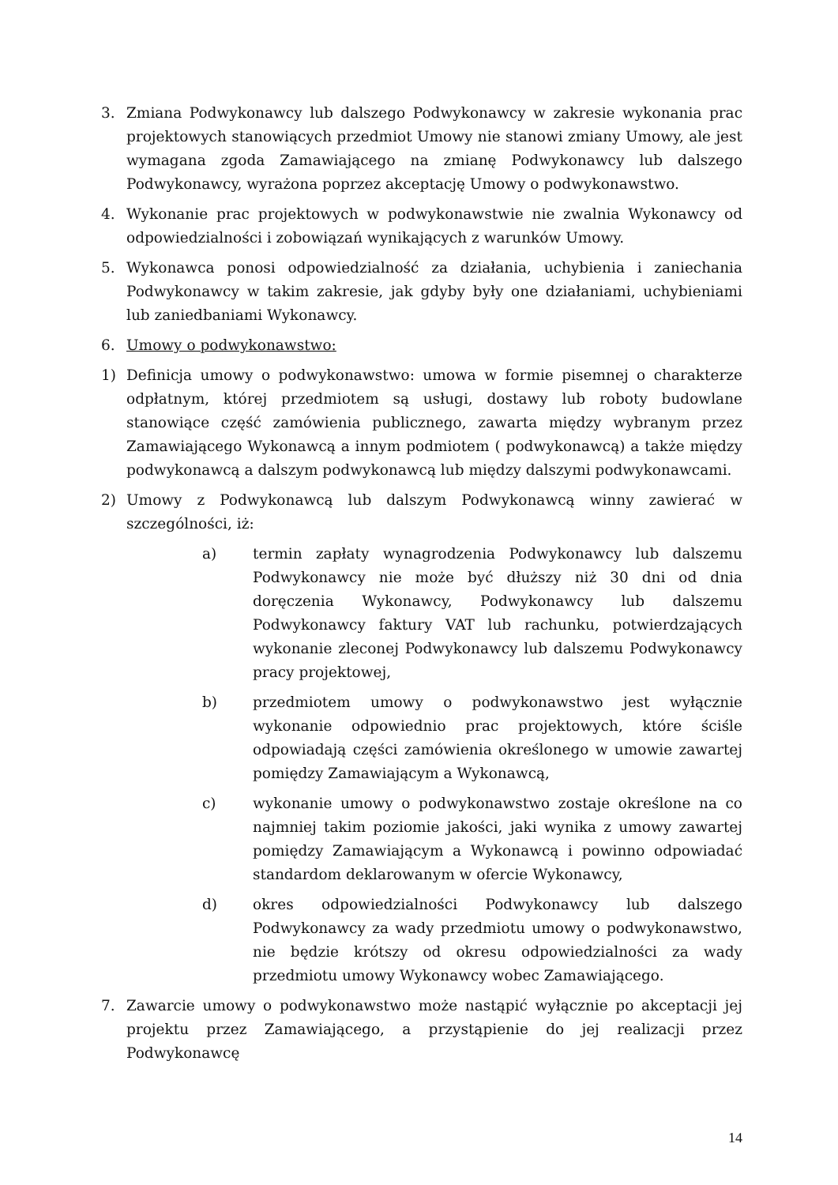3. Zmiana Podwykonawcy lub dalszego Podwykonawcy w zakresie wykonania prac projektowych stanowiących przedmiot Umowy nie stanowi zmiany Umowy, ale jest wymagana zgoda Zamawiającego na zmianę Podwykonawcy lub dalszego Podwykonawcy, wyrażona poprzez akceptację Umowy o podwykonawstwo.
4. Wykonanie prac projektowych w podwykonawstwie nie zwalnia Wykonawcy od odpowiedzialności i zobowiązań wynikających z warunków Umowy.
5. Wykonawca ponosi odpowiedzialność za działania, uchybienia i zaniechania Podwykonawcy w takim zakresie, jak gdyby były one działaniami, uchybieniami lub zaniedbaniami Wykonawcy.
6. Umowy o podwykonawstwo:
1) Definicja umowy o podwykonawstwo: umowa w formie pisemnej o charakterze odpłatnym, której przedmiotem są usługi, dostawy lub roboty budowlane stanowiące część zamówienia publicznego, zawarta między wybranym przez Zamawiającego Wykonawcą a innym podmiotem ( podwykonawcą) a także między podwykonawcą a dalszym podwykonawcą lub między dalszymi podwykonawcami.
2) Umowy z Podwykonawcą lub dalszym Podwykonawcą winny zawierać w szczególności, iż:
a) termin zapłaty wynagrodzenia Podwykonawcy lub dalszemu Podwykonawcy nie może być dłuższy niż 30 dni od dnia doręczenia Wykonawcy, Podwykonawcy lub dalszemu Podwykonawcy faktury VAT lub rachunku, potwierdzających wykonanie zleconej Podwykonawcy lub dalszemu Podwykonawcy pracy projektowej,
b) przedmiotem umowy o podwykonawstwo jest wyłącznie wykonanie odpowiednio prac projektowych, które ściśle odpowiadają części zamówienia określonego w umowie zawartej pomiędzy Zamawiającym a Wykonawcą,
c) wykonanie umowy o podwykonawstwo zostaje określone na co najmniej takim poziomie jakości, jaki wynika z umowy zawartej pomiędzy Zamawiającym a Wykonawcą i powinno odpowiadać standardom deklarowanym w ofercie Wykonawcy,
d) okres odpowiedzialności Podwykonawcy lub dalszego Podwykonawcy za wady przedmiotu umowy o podwykonawstwo, nie będzie krótszy od okresu odpowiedzialności za wady przedmiotu umowy Wykonawcy wobec Zamawiającego.
7. Zawarcie umowy o podwykonawstwo może nastąpić wyłącznie po akceptacji jej projektu przez Zamawiającego, a przystąpienie do jej realizacji przez Podwykonawcę
14